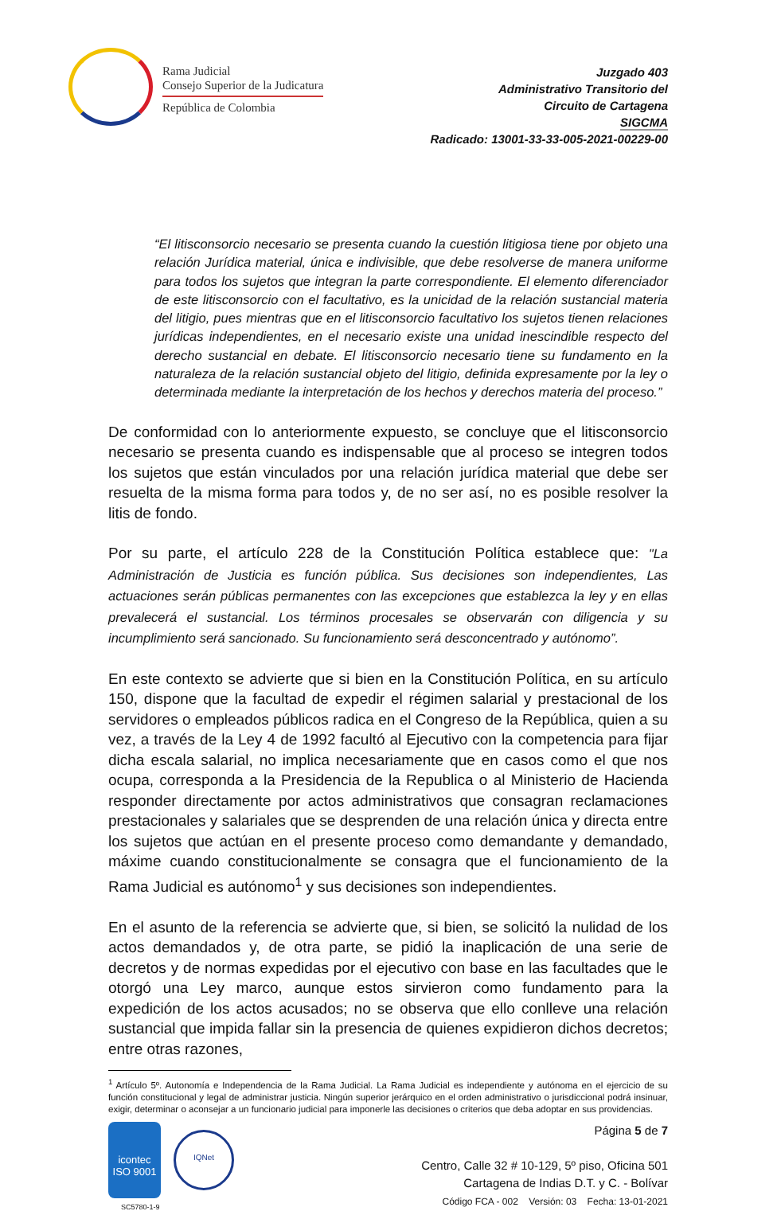Rama Judicial
Consejo Superior de la Judicatura
República de Colombia
Juzgado 403
Administrativo Transitorio del
Circuito de Cartagena
SIGCMA
Radicado: 13001-33-33-005-2021-00229-00
“El litisconsorcio necesario se presenta cuando la cuestión litigiosa tiene por objeto una relación Jurídica material, única e indivisible, que debe resolverse de manera uniforme para todos los sujetos que integran la parte correspondiente. El elemento diferenciador de este litisconsorcio con el facultativo, es la unicidad de la relación sustancial materia del litigio, pues mientras que en el litisconsorcio facultativo los sujetos tienen relaciones jurídicas independientes, en el necesario existe una unidad inescindible respecto del derecho sustancial en debate. El litisconsorcio necesario tiene su fundamento en la naturaleza de la relación sustancial objeto del litigio, definida expresamente por la ley o determinada mediante la interpretación de los hechos y derechos materia del proceso.”
De conformidad con lo anteriormente expuesto, se concluye que el litisconsorcio necesario se presenta cuando es indispensable que al proceso se integren todos los sujetos que están vinculados por una relación jurídica material que debe ser resuelta de la misma forma para todos y, de no ser así, no es posible resolver la litis de fondo.
Por su parte, el artículo 228 de la Constitución Política establece que: "La Administración de Justicia es función pública. Sus decisiones son independientes, Las actuaciones serán públicas permanentes con las excepciones que establezca la ley y en ellas prevalecerá el sustancial. Los términos procesales se observarán con diligencia y su incumplimiento será sancionado. Su funcionamiento será desconcentrado y autónomo”.
En este contexto se advierte que si bien en la Constitución Política, en su artículo 150, dispone que la facultad de expedir el régimen salarial y prestacional de los servidores o empleados públicos radica en el Congreso de la República, quien a su vez, a través de la Ley 4 de 1992 facultó al Ejecutivo con la competencia para fijar dicha escala salarial, no implica necesariamente que en casos como el que nos ocupa, corresponda a la Presidencia de la Republica o al Ministerio de Hacienda responder directamente por actos administrativos que consagran reclamaciones prestacionales y salariales que se desprenden de una relación única y directa entre los sujetos que actúan en el presente proceso como demandante y demandado, máxime cuando constitucionalmente se consagra que el funcionamiento de la Rama Judicial es autónomo<sup>1</sup> y sus decisiones son independientes.
En el asunto de la referencia se advierte que, si bien, se solicitó la nulidad de los actos demandados y, de otra parte, se pidió la inaplicación de una serie de decretos y de normas expedidas por el ejecutivo con base en las facultades que le otorgó una Ley marco, aunque estos sirvieron como fundamento para la expedición de los actos acusados; no se observa que ello conlleve una relación sustancial que impida fallar sin la presencia de quienes expidieron dichos decretos; entre otras razones,
<sup>1</sup> Artículo 5º. Autonomía e Independencia de la Rama Judicial. La Rama Judicial es independiente y autónoma en el ejercicio de su función constitucional y legal de administrar justicia. Ningún superior jerárquico en el orden administrativo o jurisdiccional podrá insinuar, exigir, determinar o aconsejar a un funcionario judicial para imponerle las decisiones o criterios que deba adoptar en sus providencias.
icontec
ISO 9001
IQNet
SC5780-1-9
Página 5 de 7
Centro, Calle 32 # 10-129, 5º piso, Oficina 501
Cartagena de Indias D.T. y C. - Bolívar
Código FCA - 002 Versión: 03 Fecha: 13-01-2021